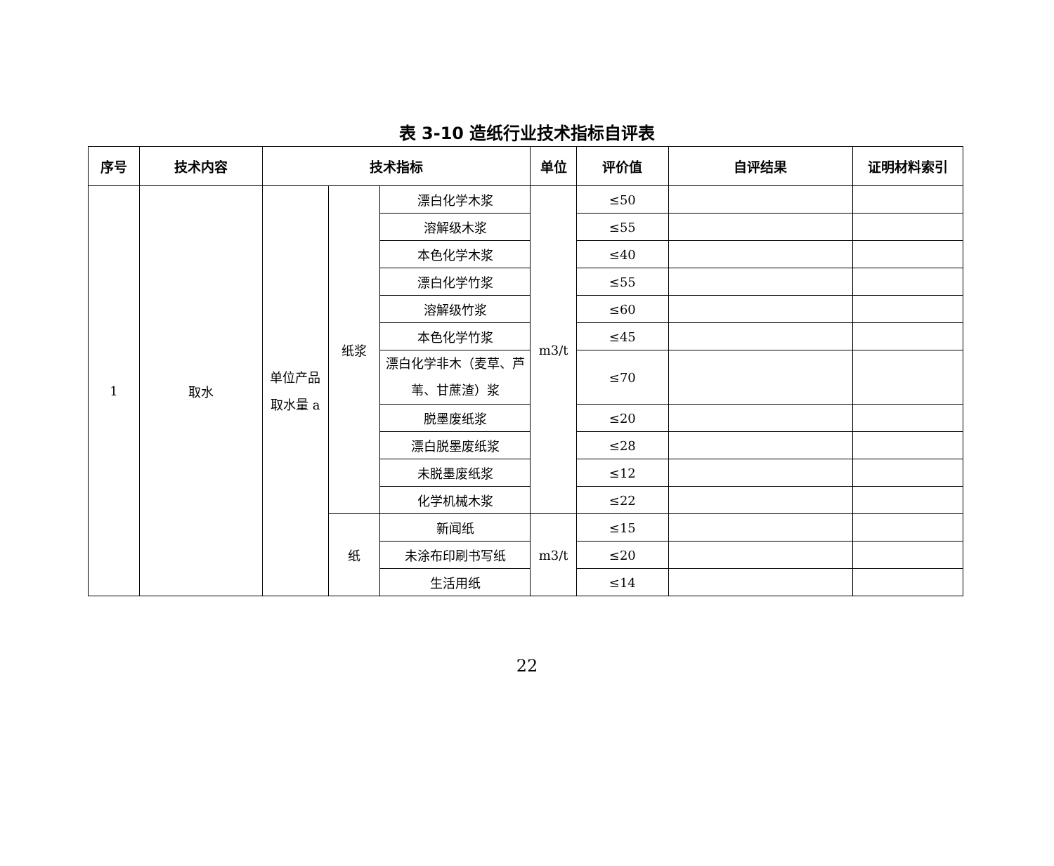表 3-10 造纸行业技术指标自评表
| 序号 | 技术内容 | 技术指标 | | | 单位 | 评价值 | 自评结果 | 证明材料索引 |
| --- | --- | --- | --- | --- | --- | --- | --- | --- |
| 1 | 取水 | 单位产品取水量 a | 纸浆 | 漂白化学木浆 | m3/t | ≤50 | | |
| | | | | 溶解级木浆 | | ≤55 | | |
| | | | | 本色化学木浆 | | ≤40 | | |
| | | | | 漂白化学竹浆 | | ≤55 | | |
| | | | | 溶解级竹浆 | | ≤60 | | |
| | | | | 本色化学竹浆 | | ≤45 | | |
| | | | | 漂白化学非木（麦草、芦苇、甘蔗渣）浆 | | ≤70 | | |
| | | | | 脱墨废纸浆 | | ≤20 | | |
| | | | | 漂白脱墨废纸浆 | | ≤28 | | |
| | | | | 未脱墨废纸浆 | | ≤12 | | |
| | | | | 化学机械木浆 | | ≤22 | | |
| | | | 纸 | 新闻纸 | m3/t | ≤15 | | |
| | | | | 未涂布印刷书写纸 | | ≤20 | | |
| | | | | 生活用纸 | | ≤14 | | |
22